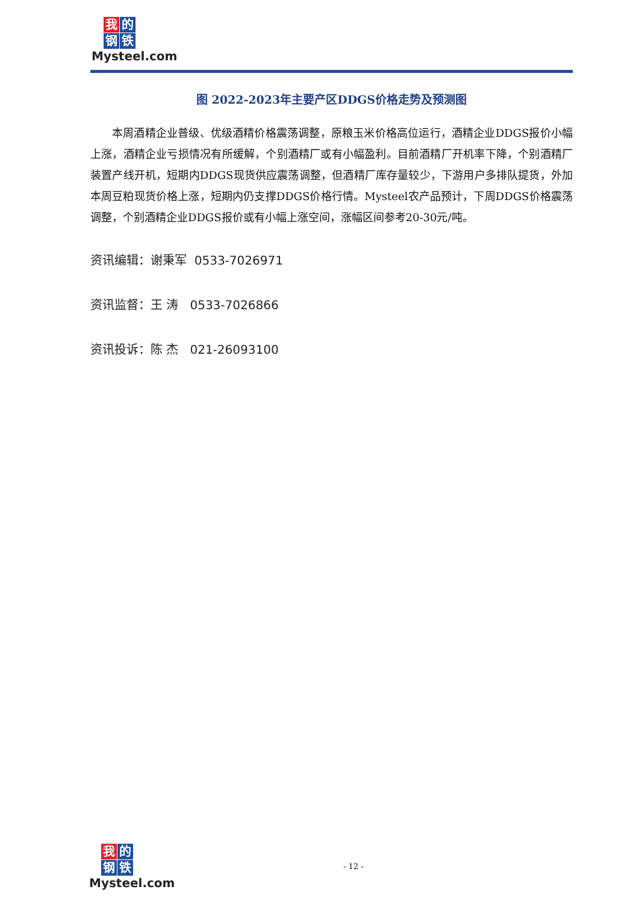我的 钢 铁
Mysteel.com
图 2022-2023年主要产区DDGS价格走势及预测图
本周酒精企业普级、优级酒精价格震荡调整，原粮玉米价格高位运行，酒精企业DDGS报价小幅上涨，酒精企业亏损情况有所缓解，个别酒精厂或有小幅盈利。目前酒精厂开机率下降，个别酒精厂装置产线开机，短期内DDGS现货供应震荡调整，但酒精厂库存量较少，下游用户多排队提货，外加本周豆粕现货价格上涨，短期内仍支撑DDGS价格行情。Mysteel农产品预计，下周DDGS价格震荡调整，个别酒精企业DDGS报价或有小幅上涨空间，涨幅区间参考20-30元/吨。
资讯编辑：谢秉军 0533-7026971
资讯监督：王 涛 0533-7026866
资讯投诉：陈 杰 021-26093100
- 12 -
我的 钢 铁
Mysteel.com